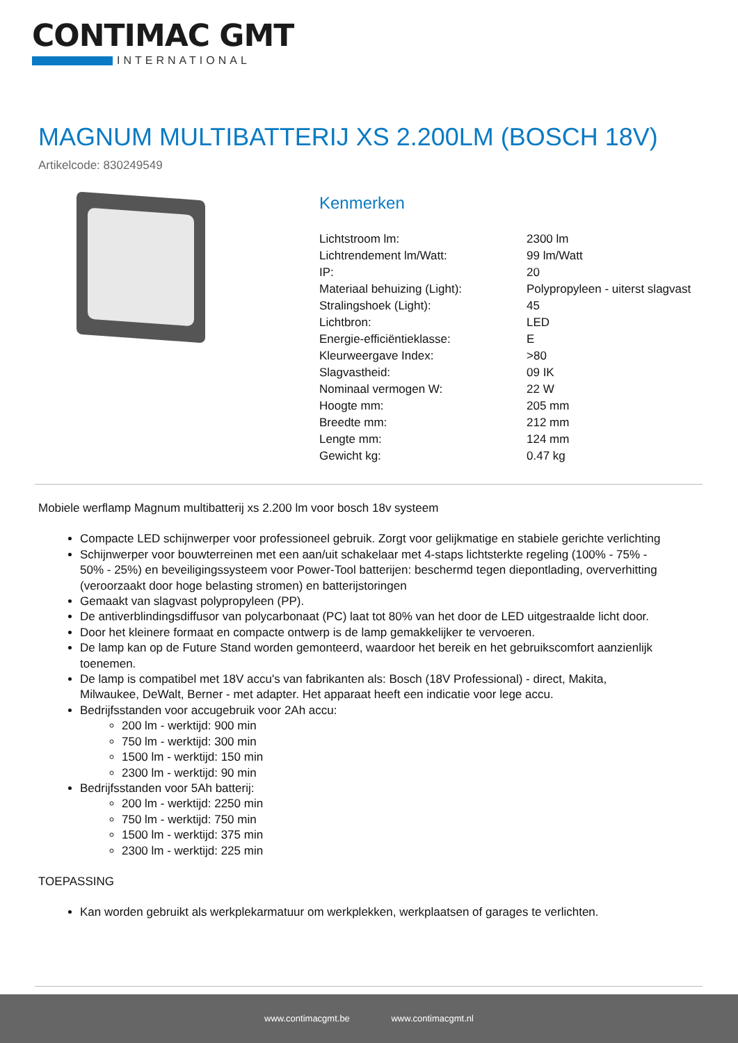CONTIMAC GMT
INTERNATIONAL
MAGNUM MULTIBATTERIJ XS 2.200LM (BOSCH 18V)
Artikelcode: 830249549
Kenmerken
| Lichtstroom lm: | 2300 lm |
| Lichtrendement lm/Watt: | 99 lm/Watt |
| IP: | 20 |
| Materiaal behuizing (Light): | Polypropyleen - uiterst slagvast |
| Stralingshoek (Light): | 45 |
| Lichtbron: | LED |
| Energie-efficiëntieklasse: | E |
| Kleurweergave Index: | >80 |
| Slagvastheid: | 09 IK |
| Nominaal vermogen W: | 22 W |
| Hoogte mm: | 205 mm |
| Breedte mm: | 212 mm |
| Lengte mm: | 124 mm |
| Gewicht kg: | 0.47 kg |
Mobiele werflamp Magnum multibatterij xs 2.200 lm voor bosch 18v systeem
Compacte LED schijnwerper voor professioneel gebruik. Zorgt voor gelijkmatige en stabiele gerichte verlichting
Schijnwerper voor bouwterreinen met een aan/uit schakelaar met 4-staps lichtsterkte regeling (100% - 75% - 50% - 25%) en beveiligingssysteem voor Power-Tool batterijen: beschermd tegen diepontlading, oververhitting (veroorzaakt door hoge belasting stromen) en batterijstoringen
Gemaakt van slagvast polypropyleen (PP).
De antiverblindingsdiffusor van polycarbonaat (PC) laat tot 80% van het door de LED uitgestraalde licht door.
Door het kleinere formaat en compacte ontwerp is de lamp gemakkelijker te vervoeren.
De lamp kan op de Future Stand worden gemonteerd, waardoor het bereik en het gebruikscomfort aanzienlijk toenemen.
De lamp is compatibel met 18V accu's van fabrikanten als: Bosch (18V Professional) - direct, Makita, Milwaukee, DeWalt, Berner - met adapter. Het apparaat heeft een indicatie voor lege accu.
Bedrijfsstanden voor accugebruik voor 2Ah accu:
200 lm - werktijd: 900 min
750 lm - werktijd: 300 min
1500 lm - werktijd: 150 min
2300 lm - werktijd: 90 min
Bedrijfsstanden voor 5Ah batterij:
200 lm - werktijd: 2250 min
750 lm - werktijd: 750 min
1500 lm - werktijd: 375 min
2300 lm - werktijd: 225 min
TOEPASSING
Kan worden gebruikt als werkplekarmatuur om werkplekken, werkplaatsen of garages te verlichten.
www.contimacgmt.be www.contimacgmt.nl